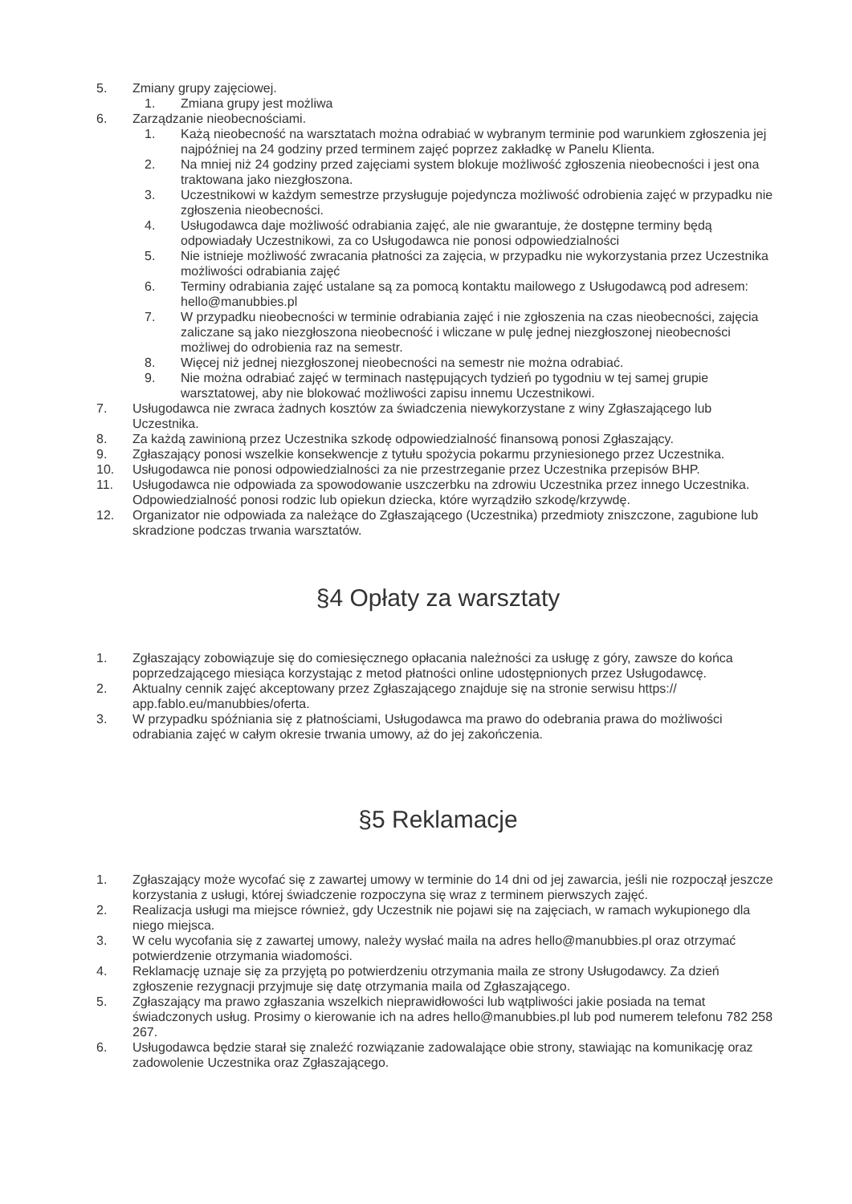5. Zmiany grupy zajęciowej.
1. Zmiana grupy jest możliwa
6. Zarządzanie nieobecnościami.
1. Każą nieobecność na warsztatach można odrabiać w wybranym terminie pod warunkiem zgłoszenia jej najpóźniej na 24 godziny przed terminem zajęć poprzez zakładkę w Panelu Klienta.
2. Na mniej niż 24 godziny przed zajęciami system blokuje możliwość zgłoszenia nieobecności i jest ona traktowana jako niezgłoszona.
3. Uczestnikowi w każdym semestrze przysługuje pojedyncza możliwość odrobienia zajęć w przypadku nie zgłoszenia nieobecności.
4. Usługodawca daje możliwość odrabiania zajęć, ale nie gwarantuje, że dostępne terminy będą odpowiadały Uczestnikowi, za co Usługodawca nie ponosi odpowiedzialności
5. Nie istnieje możliwość zwracania płatności za zajęcia, w przypadku nie wykorzystania przez Uczestnika możliwości odrabiania zajęć
6. Terminy odrabiania zajęć ustalane są za pomocą kontaktu mailowego z Usługodawcą pod adresem: hello@manubbies.pl
7. W przypadku nieobecności w terminie odrabiania zajęć i nie zgłoszenia na czas nieobecności, zajęcia zaliczane są jako niezgłoszona nieobecność i wliczane w pulę jednej niezgłoszonej nieobecności możliwej do odrobienia raz na semestr.
8. Więcej niż jednej niezgłoszonej nieobecności na semestr nie można odrabiać.
9. Nie można odrabiać zajęć w terminach następujących tydzień po tygodniu w tej samej grupie warsztatowej, aby nie blokować możliwości zapisu innemu Uczestnikowi.
7. Usługodawca nie zwraca żadnych kosztów za świadczenia niewykorzystane z winy Zgłaszającego lub Uczestnika.
8. Za każdą zawinioną przez Uczestnika szkodę odpowiedzialność finansową ponosi Zgłaszający.
9. Zgłaszający ponosi wszelkie konsekwencje z tytułu spożycia pokarmu przyniesionego przez Uczestnika.
10. Usługodawca nie ponosi odpowiedzialności za nie przestrzeganie przez Uczestnika przepisów BHP.
11. Usługodawca nie odpowiada za spowodowanie uszczerbku na zdrowiu Uczestnika przez innego Uczestnika. Odpowiedzialność ponosi rodzic lub opiekun dziecka, które wyrządziło szkodę/krzywdę.
12. Organizator nie odpowiada za należące do Zgłaszającego (Uczestnika) przedmioty zniszczone, zagubione lub skradzione podczas trwania warsztatów.
§4 Opłaty za warsztaty
1. Zgłaszający zobowiązuje się do comiesięcznego opłacania należności za usługę z góry, zawsze do końca poprzedzającego miesiąca korzystając z metod płatności online udostępnionych przez Usługodawcę.
2. Aktualny cennik zajęć akceptowany przez Zgłaszającego znajduje się na stronie serwisu https:// app.fablo.eu/manubbies/oferta.
3. W przypadku spóźniania się z płatnościami, Usługodawca ma prawo do odebrania prawa do możliwości odrabiania zajęć w całym okresie trwania umowy, aż do jej zakończenia.
§5 Reklamacje
1. Zgłaszający może wycofać się z zawartej umowy w terminie do 14 dni od jej zawarcia, jeśli nie rozpoczął jeszcze korzystania z usługi, której świadczenie rozpoczyna się wraz z terminem pierwszych zajęć.
2. Realizacja usługi ma miejsce również, gdy Uczestnik nie pojawi się na zajęciach, w ramach wykupionego dla niego miejsca.
3. W celu wycofania się z zawartej umowy, należy wysłać maila na adres hello@manubbies.pl oraz otrzymać potwierdzenie otrzymania wiadomości.
4. Reklamację uznaje się za przyjętą po potwierdzeniu otrzymania maila ze strony Usługodawcy. Za dzień zgłoszenie rezygnacji przyjmuje się datę otrzymania maila od Zgłaszającego.
5. Zgłaszający ma prawo zgłaszania wszelkich nieprawidłowości lub wątpliwości jakie posiada na temat świadczonych usług. Prosimy o kierowanie ich na adres hello@manubbies.pl lub pod numerem telefonu 782 258 267.
6. Usługodawca będzie starał się znaleźć rozwiązanie zadowalające obie strony, stawiając na komunikację oraz zadowolenie Uczestnika oraz Zgłaszającego.